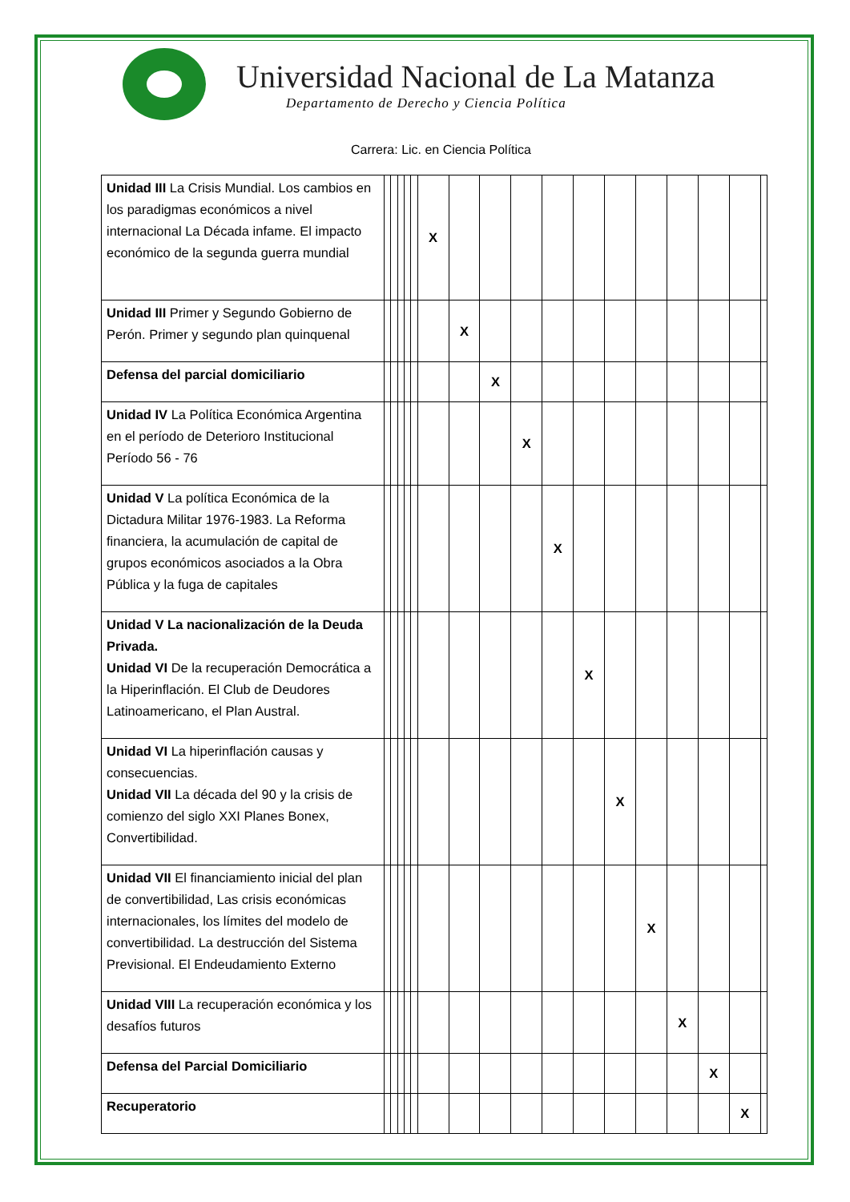Universidad Nacional de La Matanza
Departamento de Derecho y Ciencia Política
Carrera: Lic. en Ciencia Política
| Unidad III La Crisis Mundial. Los cambios en los paradigmas económicos a nivel internacional La Década infame. El impacto económico de la segunda guerra mundial | | | | | | X | | | | | | | | | | | |
| Unidad III Primer y Segundo Gobierno de Perón. Primer y segundo plan quinquenal | | | | | | | X | | | | | | | | | | |
| Defensa del parcial domiciliario | | | | | | | | X | | | | | | | | | |
| Unidad IV La Política Económica Argentina en el período de Deterioro Institucional Período 56 - 76 | | | | | | | | | X | | | | | | | | |
| Unidad V La política Económica de la Dictadura Militar 1976-1983. La Reforma financiera, la acumulación de capital de grupos económicos asociados a la Obra Pública y la fuga de capitales | | | | | | | | | | X | | | | | | | |
| Unidad V La nacionalización de la Deuda Privada. Unidad VI De la recuperación Democrática a la Hiperinflación. El Club de Deudores Latinoamericano, el Plan Austral. | | | | | | | | | | | X | | | | | | |
| Unidad VI La hiperinflación causas y consecuencias. Unidad VII La década del 90 y la crisis de comienzo del siglo XXI Planes Bonex, Convertibilidad. | | | | | | | | | | | | X | | | | | |
| Unidad VII El financiamiento inicial del plan de convertibilidad, Las crisis económicas internacionales, los límites del modelo de convertibilidad. La destrucción del Sistema Previsional. El Endeudamiento Externo | | | | | | | | | | | | | X | | | | |
| Unidad VIII La recuperación económica y los desafíos futuros | | | | | | | | | | | | | | X | | | |
| Defensa del Parcial Domiciliario | | | | | | | | | | | | | | | X | | |
| Recuperatorio | | | | | | | | | | | | | | | | X | |